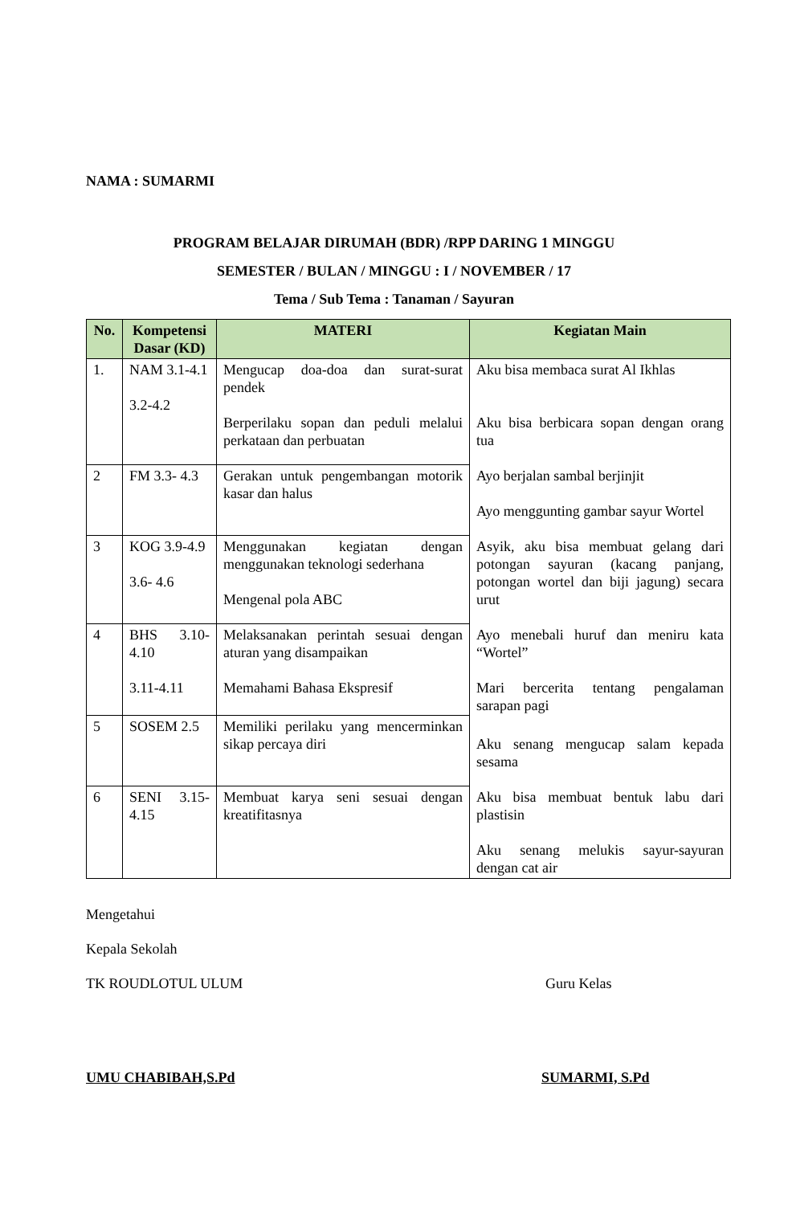NAMA : SUMARMI
PROGRAM BELAJAR DIRUMAH (BDR) /RPP DARING 1 MINGGU
SEMESTER / BULAN / MINGGU : I / NOVEMBER / 17
Tema / Sub Tema : Tanaman / Sayuran
| No. | Kompetensi Dasar (KD) | MATERI | Kegiatan Main |
| --- | --- | --- | --- |
| 1. | NAM 3.1-4.1 3.2-4.2 | Mengucap doa-doa dan surat-surat pendek Berperilaku sopan dan peduli melalui perkataan dan perbuatan | Aku bisa membaca surat Al Ikhlas Aku bisa berbicara sopan dengan orang tua |
| 2 | FM 3.3- 4.3 | Gerakan untuk pengembangan motorik kasar dan halus | Ayo berjalan sambal berjinjit Ayo menggunting gambar sayur Wortel |
| 3 | KOG 3.9-4.9 3.6- 4.6 | Menggunakan kegiatan dengan menggunakan teknologi sederhana Mengenal pola ABC | Asyik, aku bisa membuat gelang dari potongan sayuran (kacang panjang, potongan wortel dan biji jagung) secara urut |
| 4 | BHS 3.10-4.10 3.11-4.11 | Melaksanakan perintah sesuai dengan aturan yang disampaikan Memahami Bahasa Ekspresif | Ayo menebali huruf dan meniru kata “Wortel” Mari bercerita tentang pengalaman sarapan pagi |
| 5 | SOSEM 2.5 | Memiliki perilaku yang mencerminkan sikap percaya diri | Aku senang mengucap salam kepada sesama |
| 6 | SENI 3.15-4.15 | Membuat karya seni sesuai dengan kreatifitasnya | Aku bisa membuat bentuk labu dari plastisin Aku senang melukis sayur-sayuran dengan cat air |
Mengetahui
Kepala Sekolah
TK ROUDLOTUL ULUM Guru Kelas
UMU CHABIBAH,S.Pd SUMARMI, S.Pd